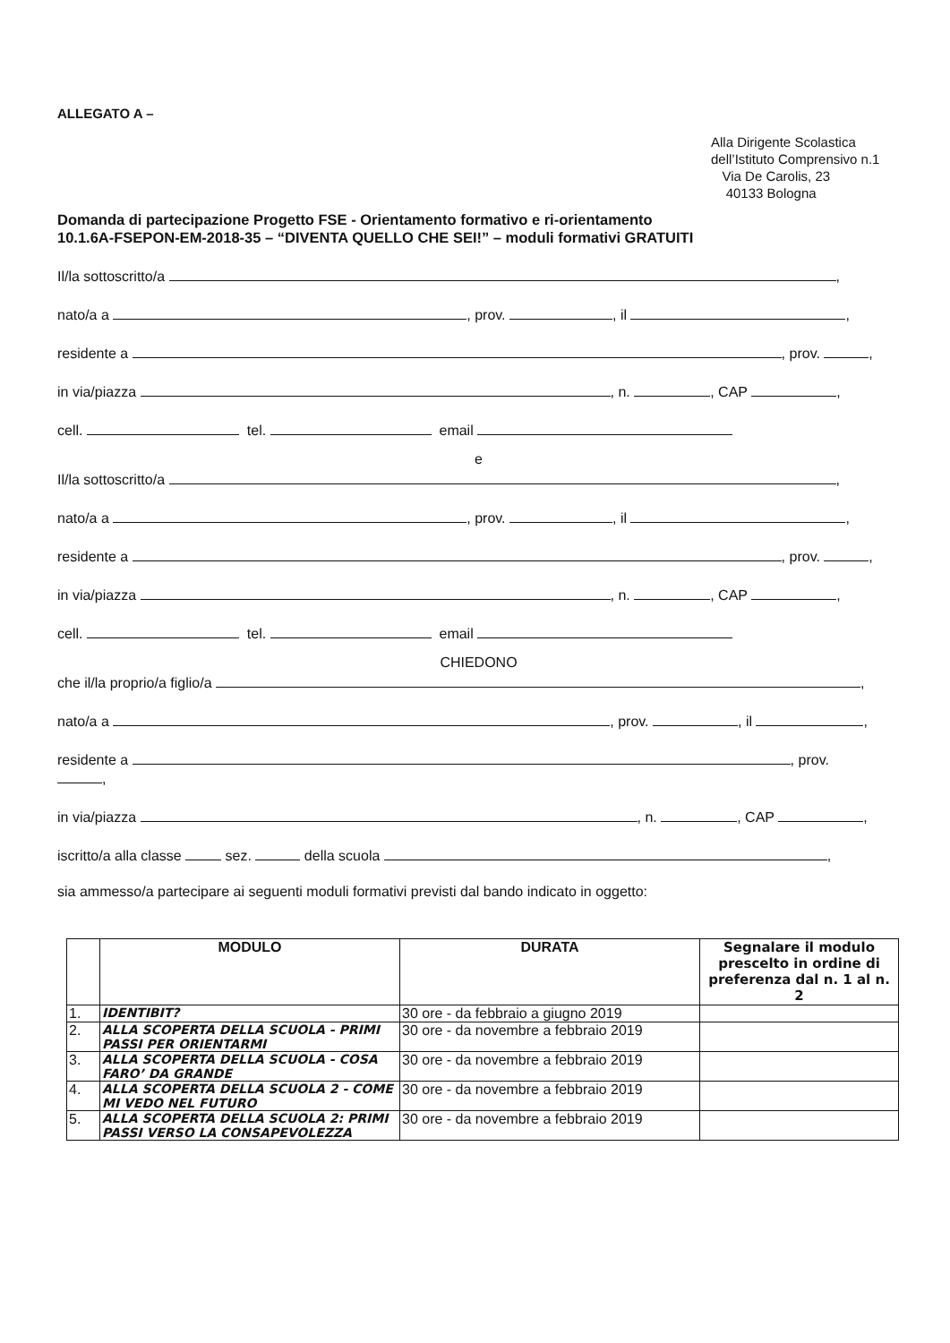ALLEGATO A –
Alla Dirigente Scolastica
dell’Istituto Comprensivo n.1
Via De Carolis, 23
40133 Bologna
Domanda di partecipazione Progetto FSE - Orientamento formativo e ri-orientamento
10.1.6A-FSEPON-EM-2018-35 – “DIVENTA QUELLO CHE SEI!” – moduli formativi GRATUITI
Il/la sottoscritto/a ,
nato/a a , prov. , il ,
residente a , prov. ,
in via/piazza , n. , CAP ,
cell. tel. email
e
Il/la sottoscritto/a ,
nato/a a , prov. , il ,
residente a , prov. ,
in via/piazza , n. , CAP ,
cell. tel. email
CHIEDONO
che il/la proprio/a figlio/a ,
nato/a a , prov. , il ,
residente a , prov.
,
in via/piazza , n. , CAP ,
iscritto/a alla classe sez. della scuola ,
sia ammesso/a partecipare ai seguenti moduli formativi previsti dal bando indicato in oggetto:
| | MODULO | DURATA | Segnalare il modulo prescelto in ordine di preferenza dal n. 1 al n. 2 |
| --- | --- | --- | --- |
| 1. | IDENTIBIT? | 30 ore - da febbraio a giugno 2019 | |
| 2. | ALLA SCOPERTA DELLA SCUOLA - PRIMI PASSI PER ORIENTARMI | 30 ore - da novembre a febbraio 2019 | |
| 3. | ALLA SCOPERTA DELLA SCUOLA - COSA FARO’ DA GRANDE | 30 ore - da novembre a febbraio 2019 | |
| 4. | ALLA SCOPERTA DELLA SCUOLA 2 - COME MI VEDO NEL FUTURO | 30 ore - da novembre a febbraio 2019 | |
| 5. | ALLA SCOPERTA DELLA SCUOLA 2: PRIMI PASSI VERSO LA CONSAPEVOLEZZA | 30 ore - da novembre a febbraio 2019 | |